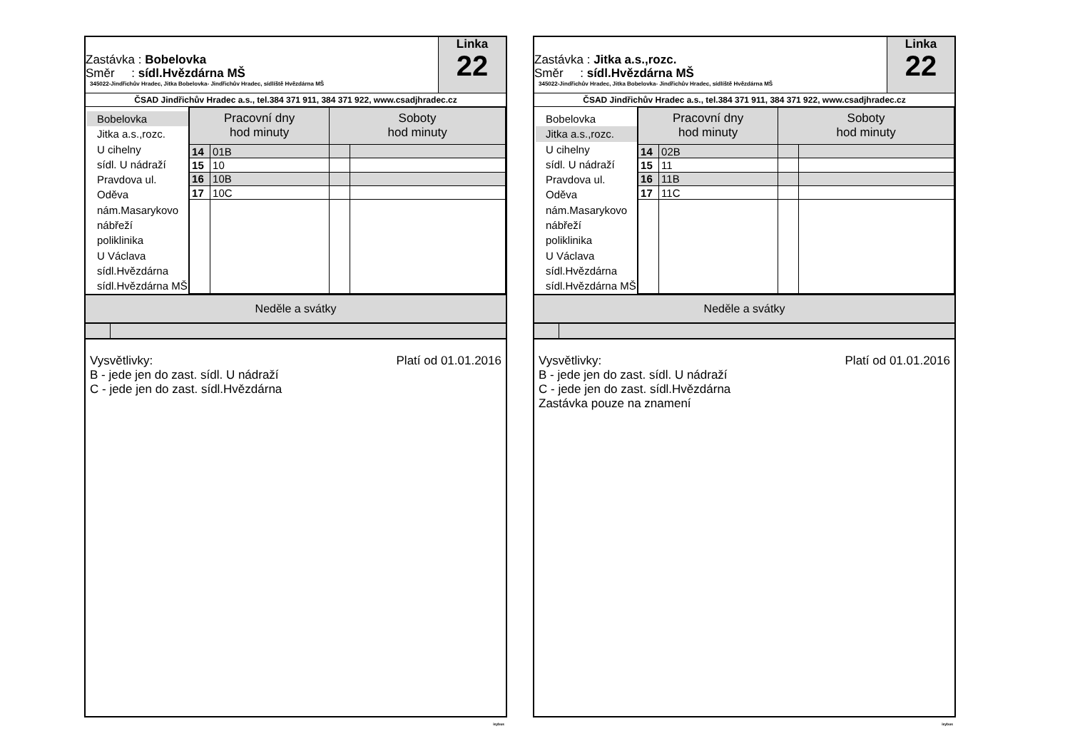Zastávka : Bobelovka
Směr : sídl.Hvězdárna MŠ
345022-Jindřichův Hradec, Jitka Bobelovka- Jindřichův Hradec, sídlíště Hvězdárna MŠ
Linka
22
ČSAD Jindřichův Hradec a.s., tel.384 371 911, 384 371 922, www.csadjhradec.cz
Bobelovka
Jitka a.s.,rozc.
U cihelny
sídl. U nádraží
Pravdova ul.
Oděva
nám.Masarykovo
nábřeží
poliklinika
U Václava
sídl.Hvězdárna
sídl.Hvězdárna MŠ
| Pracovní dny hod minuty | | Soboty hod minuty | |
| --- | --- | --- | --- |
| 14 | 01B | | |
| 15 | 10 | | |
| 16 | 10B | | |
| 17 | 10C | | |
Neděle a svátky
Platí od 01.01.2016 Vysvětlivky:
B - jede jen do zast. sídl. U nádraží
C - jede jen do zast. sídl.Hvězdárna
isybus
Zastávka : Jitka a.s.,rozc.
Směr : sídl.Hvězdárna MŠ
345022-Jindřichův Hradec, Jitka Bobelovka- Jindřichův Hradec, sídlíště Hvězdárna MŠ
Linka
22
ČSAD Jindřichův Hradec a.s., tel.384 371 911, 384 371 922, www.csadjhradec.cz
Bobelovka
Jitka a.s.,rozc.
U cihelny
sídl. U nádraží
Pravdova ul.
Oděva
nám.Masarykovo
nábřeží
poliklinika
U Václava
sídl.Hvězdárna
sídl.Hvězdárna MŠ
| Pracovní dny hod minuty | | Soboty hod minuty | |
| --- | --- | --- | --- |
| 14 | 02B | | |
| 15 | 11 | | |
| 16 | 11B | | |
| 17 | 11C | | |
Neděle a svátky
Platí od 01.01.2016 Vysvětlivky:
B - jede jen do zast. sídl. U nádraží
C - jede jen do zast. sídl.Hvězdárna
Zastávka pouze na znamení
isybus